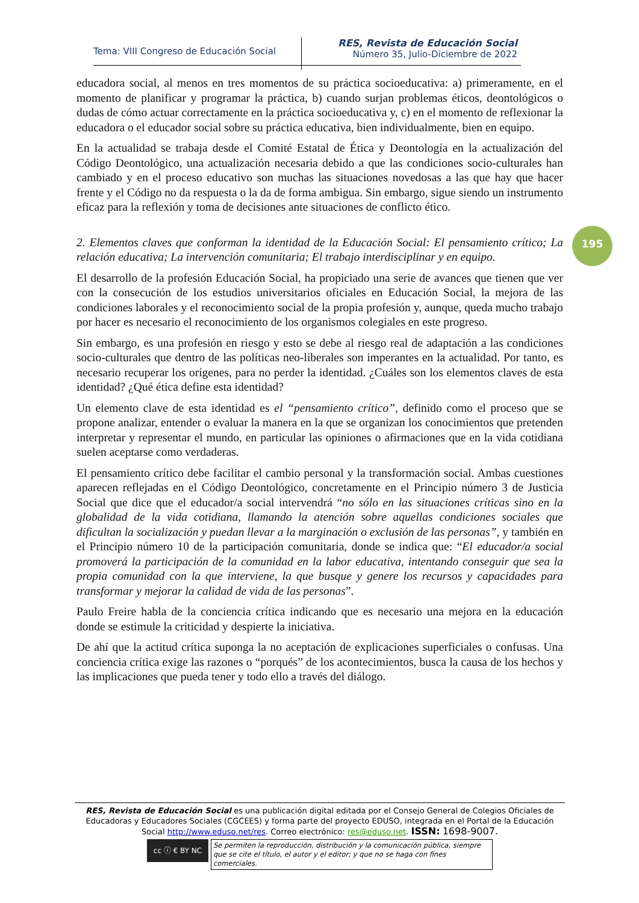Tema: VIII Congreso de Educación Social
RES, Revista de Educación Social
Número 35, Julio-Diciembre de 2022
educadora social, al menos en tres momentos de su práctica socioeducativa: a) primeramente, en el momento de planificar y programar la práctica, b) cuando surjan problemas éticos, deontológicos o dudas de cómo actuar correctamente en la práctica socioeducativa y, c) en el momento de reflexionar la educadora o el educador social sobre su práctica educativa, bien individualmente, bien en equipo.
En la actualidad se trabaja desde el Comité Estatal de Ética y Deontología en la actualización del Código Deontológico, una actualización necesaria debido a que las condiciones socio-culturales han cambiado y en el proceso educativo son muchas las situaciones novedosas a las que hay que hacer frente y el Código no da respuesta o la da de forma ambigua. Sin embargo, sigue siendo un instrumento eficaz para la reflexión y toma de decisiones ante situaciones de conflicto ético.
2. Elementos claves que conforman la identidad de la Educación Social: El pensamiento crítico; La relación educativa; La intervención comunitaria; El trabajo interdisciplinar y en equipo.
El desarrollo de la profesión Educación Social, ha propiciado una serie de avances que tienen que ver con la consecución de los estudios universitarios oficiales en Educación Social, la mejora de las condiciones laborales y el reconocimiento social de la propia profesión y, aunque, queda mucho trabajo por hacer es necesario el reconocimiento de los organismos colegiales en este progreso.
Sin embargo, es una profesión en riesgo y esto se debe al riesgo real de adaptación a las condiciones socio-culturales que dentro de las políticas neo-liberales son imperantes en la actualidad. Por tanto, es necesario recuperar los orígenes, para no perder la identidad. ¿Cuáles son los elementos claves de esta identidad? ¿Qué ética define esta identidad?
Un elemento clave de esta identidad es el “pensamiento crítico”, definido como el proceso que se propone analizar, entender o evaluar la manera en la que se organizan los conocimientos que pretenden interpretar y representar el mundo, en particular las opiniones o afirmaciones que en la vida cotidiana suelen aceptarse como verdaderas.
El pensamiento crítico debe facilitar el cambio personal y la transformación social. Ambas cuestiones aparecen reflejadas en el Código Deontológico, concretamente en el Principio número 3 de Justicia Social que dice que el educador/a social intervendrá “no sólo en las situaciones críticas sino en la globalidad de la vida cotidiana, llamando la atención sobre aquellas condiciones sociales que dificultan la socialización y puedan llevar a la marginación o exclusión de las personas”, y también en el Principio número 10 de la participación comunitaria, donde se indica que: “El educador/a social promoverá la participación de la comunidad en la labor educativa, intentando conseguir que sea la propia comunidad con la que interviene, la que busque y genere los recursos y capacidades para transformar y mejorar la calidad de vida de las personas”.
Paulo Freire habla de la conciencia crítica indicando que es necesario una mejora en la educación donde se estimule la criticidad y despierte la iniciativa.
De ahí que la actitud crítica suponga la no aceptación de explicaciones superficiales o confusas. Una conciencia crítica exige las razones o “porqués” de los acontecimientos, busca la causa de los hechos y las implicaciones que pueda tener y todo ello a través del diálogo.
195
RES, Revista de Educación Social es una publicación digital editada por el Consejo General de Colegios Oficiales de Educadoras y Educadores Sociales (CGCEES) y forma parte del proyecto EDUSO, integrada en el Portal de la Educación Social http://www.eduso.net/res. Correo electrónico: res@eduso.net. ISSN: 1698-9007.
cc ⓘ € BY NC
Se permiten la reproducción, distribución y la comunicación pública, siempre que se cite el título, el autor y el editor; y que no se haga con fines comerciales.